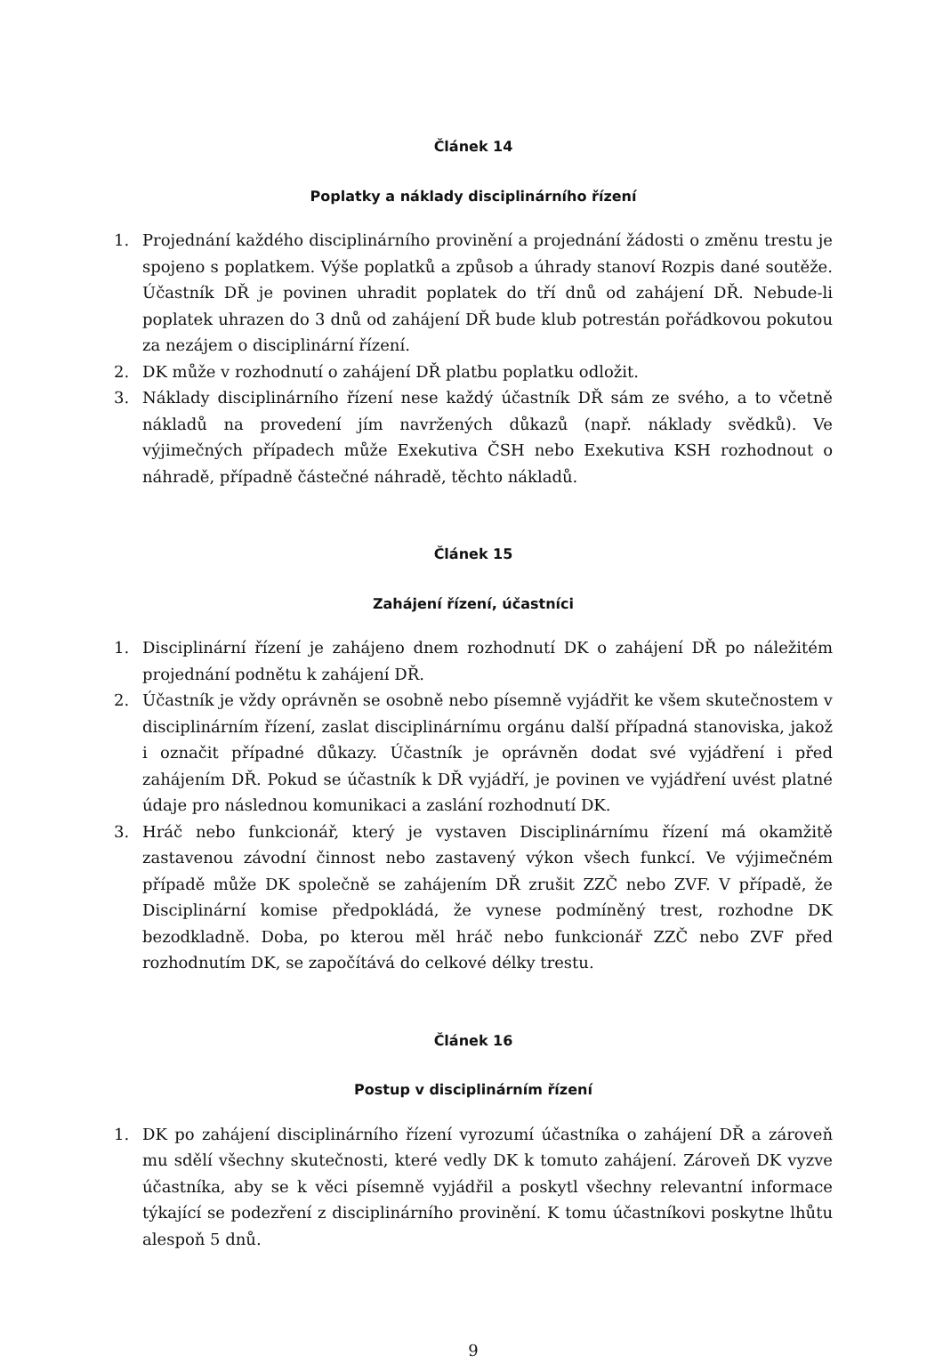Článek 14
Poplatky a náklady disciplinárního řízení
1. Projednání každého disciplinárního provinění a projednání žádosti o změnu trestu je spojeno s poplatkem. Výše poplatků a způsob a úhrady stanoví Rozpis dané soutěže. Účastník DŘ je povinen uhradit poplatek do tří dnů od zahájení DŘ. Nebude-li poplatek uhrazen do 3 dnů od zahájení DŘ bude klub potrestán pořádkovou pokutou za nezájem o disciplinární řízení.
2. DK může v rozhodnutí o zahájení DŘ platbu poplatku odložit.
3. Náklady disciplinárního řízení nese každý účastník DŘ sám ze svého, a to včetně nákladů na provedení jím navržených důkazů (např. náklady svědků). Ve výjimečných případech může Exekutiva ČSH nebo Exekutiva KSH rozhodnout o náhradě, případně částečné náhradě, těchto nákladů.
Článek 15
Zahájení řízení, účastníci
1. Disciplinární řízení je zahájeno dnem rozhodnutí DK o zahájení DŘ po náležitém projednání podnětu k zahájení DŘ.
2. Účastník je vždy oprávněn se osobně nebo písemně vyjádřit ke všem skutečnostem v disciplinárním řízení, zaslat disciplinárnímu orgánu další případná stanoviska, jakož i označit případné důkazy. Účastník je oprávněn dodat své vyjádření i před zahájením DŘ. Pokud se účastník k DŘ vyjádří, je povinen ve vyjádření uvést platné údaje pro následnou komunikaci a zaslání rozhodnutí DK.
3. Hráč nebo funkcionář, který je vystaven Disciplinárnímu řízení má okamžitě zastavenou závodní činnost nebo zastavený výkon všech funkcí. Ve výjimečném případě může DK společně se zahájením DŘ zrušit ZZČ nebo ZVF. V případě, že Disciplinární komise předpokládá, že vynese podmíněný trest, rozhodne DK bezodkladně. Doba, po kterou měl hráč nebo funkcionář ZZČ nebo ZVF před rozhodnutím DK, se započítává do celkové délky trestu.
Článek 16
Postup v disciplinárním řízení
1. DK po zahájení disciplinárního řízení vyrozumí účastníka o zahájení DŘ a zároveň mu sdělí všechny skutečnosti, které vedly DK k tomuto zahájení. Zároveň DK vyzve účastníka, aby se k věci písemně vyjádřil a poskytl všechny relevantní informace týkající se podezření z disciplinárního provinění. K tomu účastníkovi poskytne lhůtu alespoň 5 dnů.
9